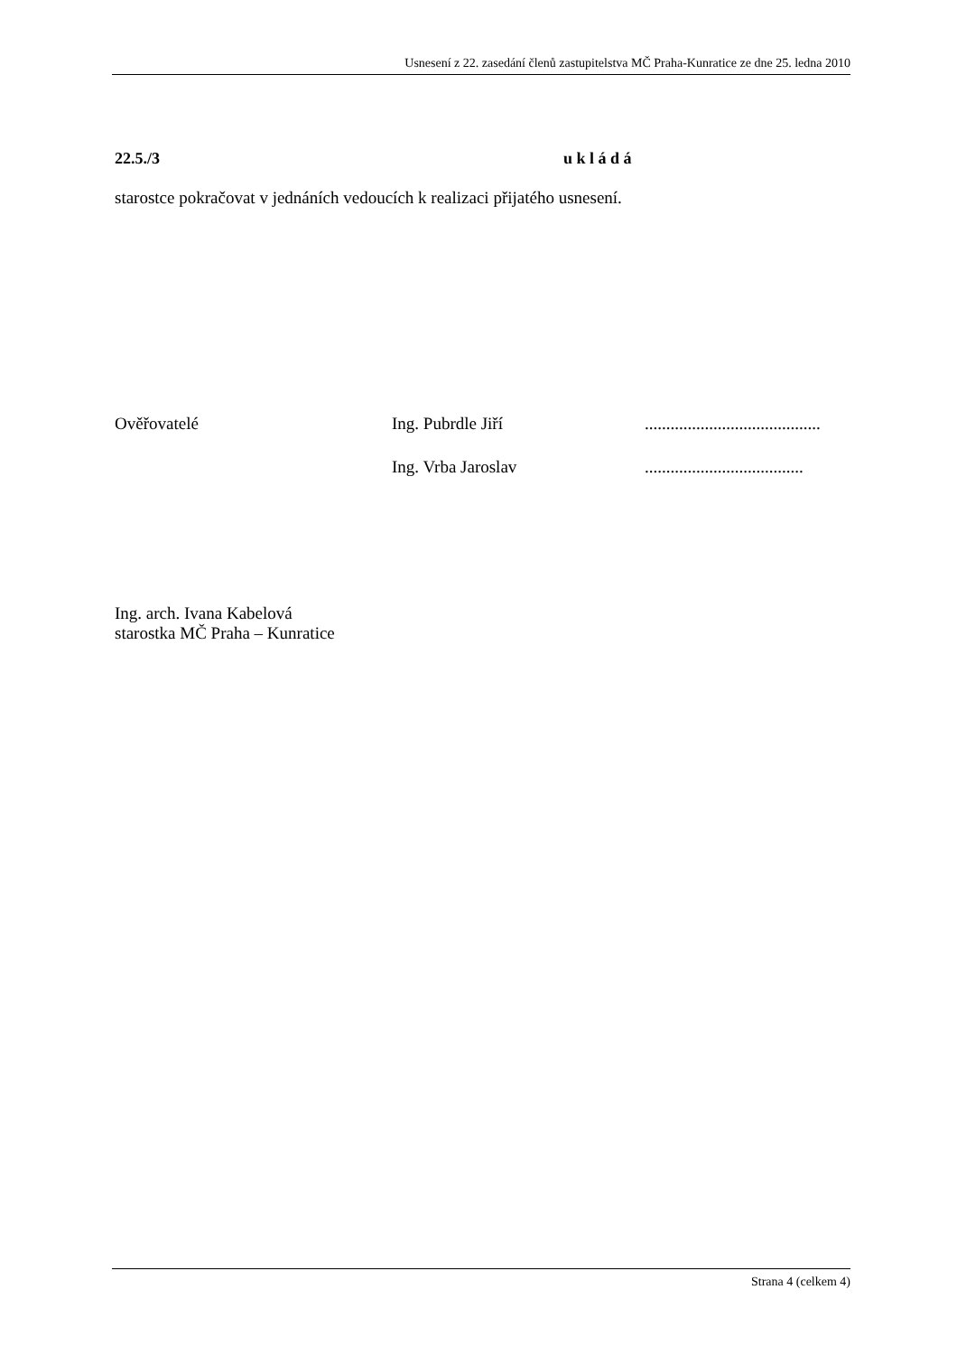Usnesení z 22. zasedání členů zastupitelstva MČ Praha-Kunratice ze dne 25. ledna 2010
22.5./3 u k l á d á
starostce pokračovat v jednáních vedoucích k realizaci přijatého usnesení.
Ověřovatelé Ing. Pubrdle Jiří.........................................
Ing. Vrba Jaroslav.....................................
Ing. arch. Ivana Kabelová
starostka MČ Praha – Kunratice
Strana 4 (celkem 4)